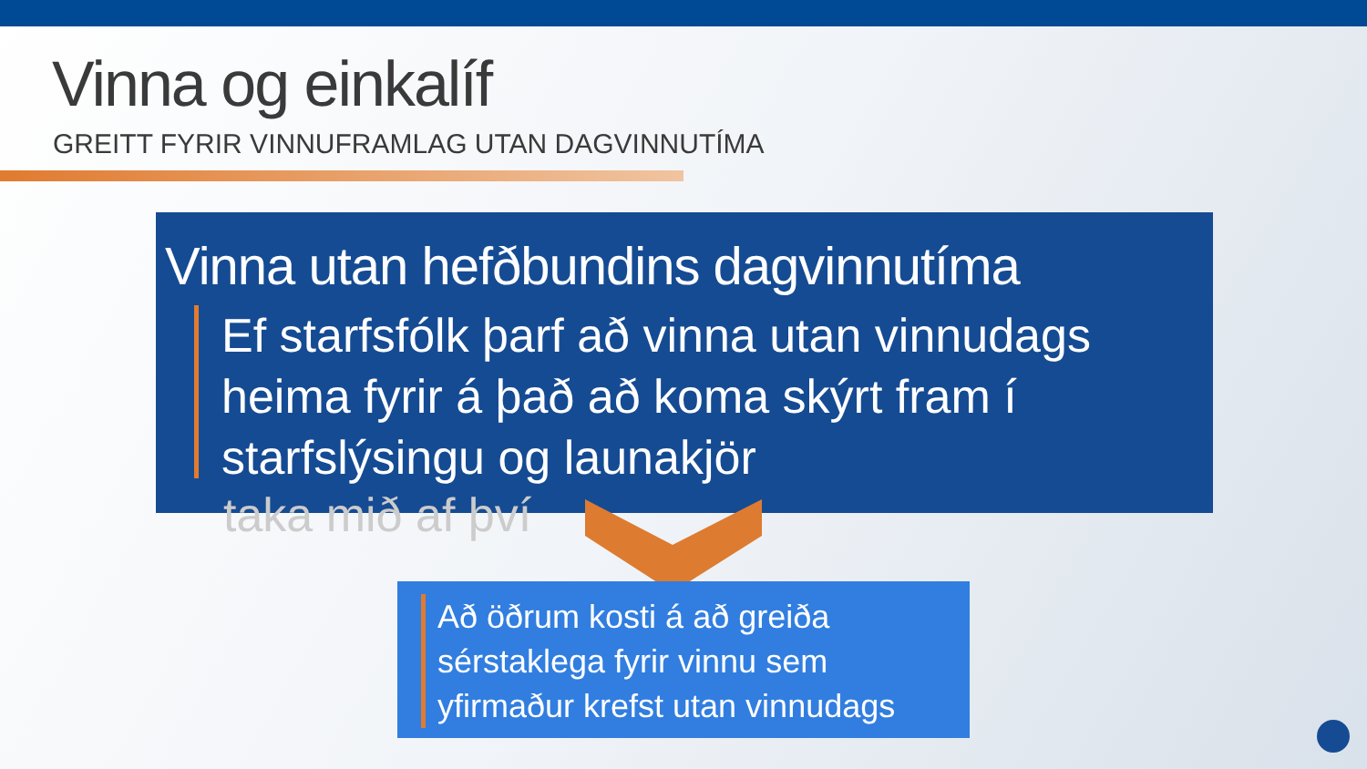Vinna og einkalíf
GREITT FYRIR VINNUFRAMLAG UTAN DAGVINNUTÍMA
Vinna utan hefðbundins dagvinnutíma
Ef starfsfólk þarf að vinna utan vinnudags heima fyrir á það að koma skýrt fram í starfslýsingu og launakjör
taka mið af því
Að öðrum kosti á að greiða sérstaklega fyrir vinnu sem yfirmaður krefst utan vinnudags